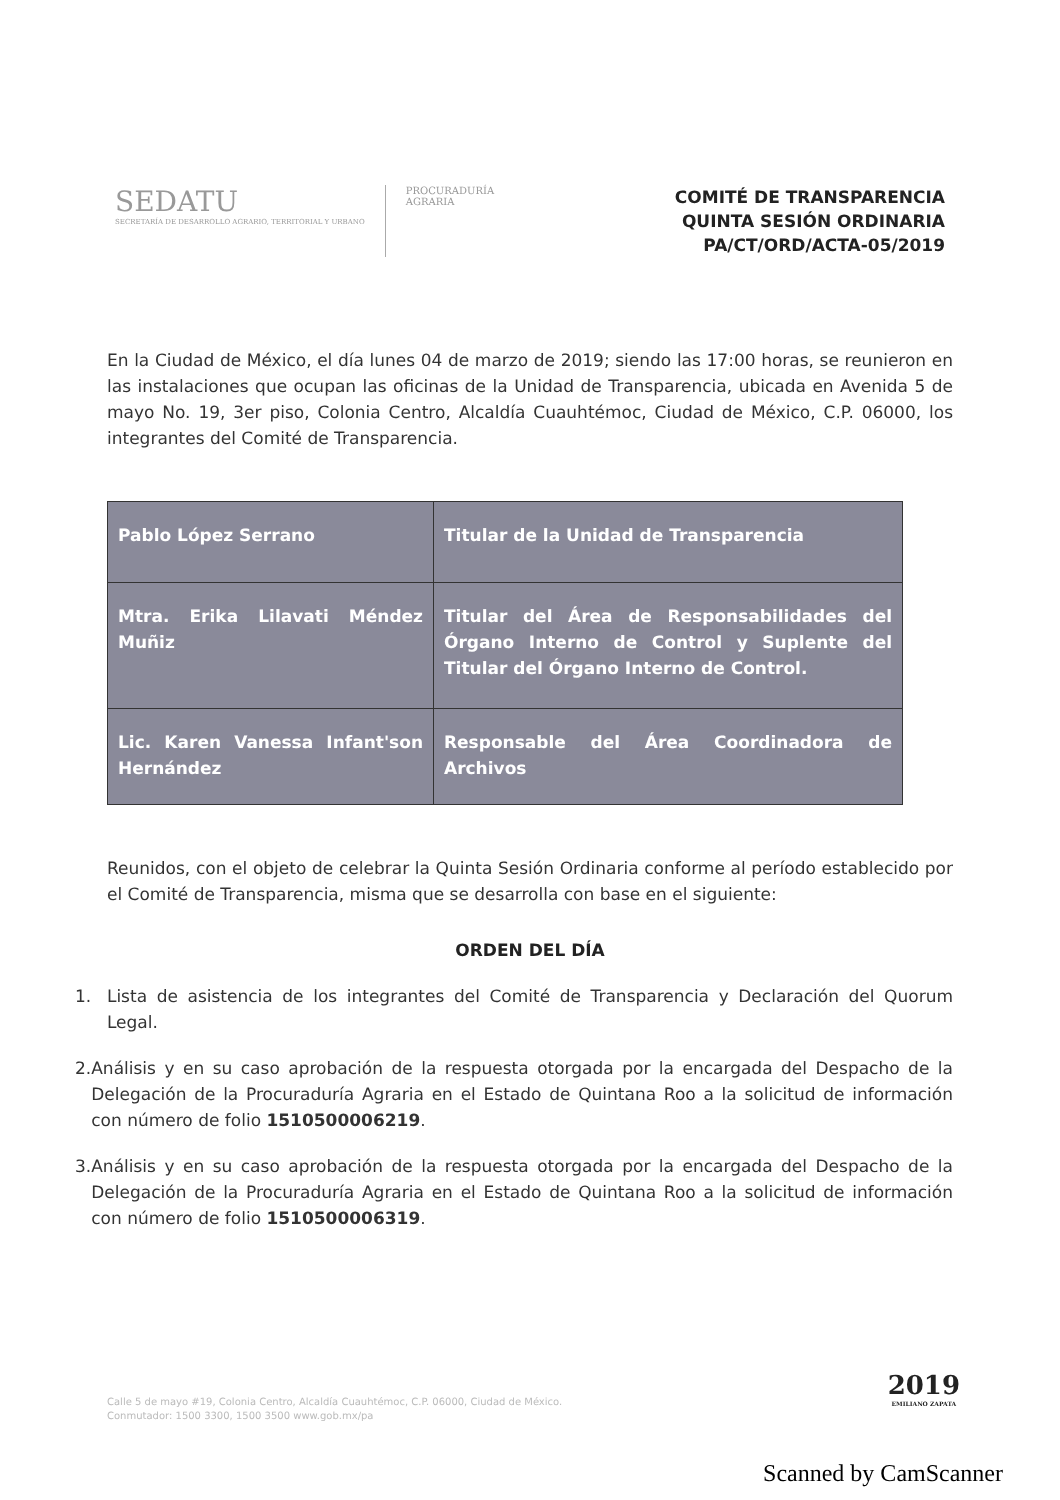SEDATU
SECRETARÍA DE DESARROLLO AGRARIO, TERRITORIAL Y URBANO
PROCURADURÍA
AGRARIA
COMITÉ DE TRANSPARENCIA
QUINTA SESIÓN ORDINARIA
PA/CT/ORD/ACTA-05/2019
En la Ciudad de México, el día lunes 04 de marzo de 2019; siendo las 17:00 horas, se reunieron en las instalaciones que ocupan las oficinas de la Unidad de Transparencia, ubicada en Avenida 5 de mayo No. 19, 3er piso, Colonia Centro, Alcaldía Cuauhtémoc, Ciudad de México, C.P. 06000, los integrantes del Comité de Transparencia.
| Pablo López Serrano | Titular de la Unidad de Transparencia |
| Mtra. Erika Lilavati Méndez Muñiz | Titular del Área de Responsabilidades del Órgano Interno de Control y Suplente del Titular del Órgano Interno de Control. |
| Lic. Karen Vanessa Infant'son Hernández | Responsable del Área Coordinadora de Archivos |
Reunidos, con el objeto de celebrar la Quinta Sesión Ordinaria conforme al período establecido por el Comité de Transparencia, misma que se desarrolla con base en el siguiente:
ORDEN DEL DÍA
1. Lista de asistencia de los integrantes del Comité de Transparencia y Declaración del Quorum Legal.
2. Análisis y en su caso aprobación de la respuesta otorgada por la encargada del Despacho de la Delegación de la Procuraduría Agraria en el Estado de Quintana Roo a la solicitud de información con número de folio 1510500006219.
3. Análisis y en su caso aprobación de la respuesta otorgada por la encargada del Despacho de la Delegación de la Procuraduría Agraria en el Estado de Quintana Roo a la solicitud de información con número de folio 1510500006319.
Calle 5 de mayo #19, Colonia Centro, Alcaldía Cuauhtémoc, C.P. 06000, Ciudad de México.
Conmutador: 1500 3300, 1500 3500 www.gob.mx/pa
2019
EMILIANO ZAPATA
Scanned by CamScanner